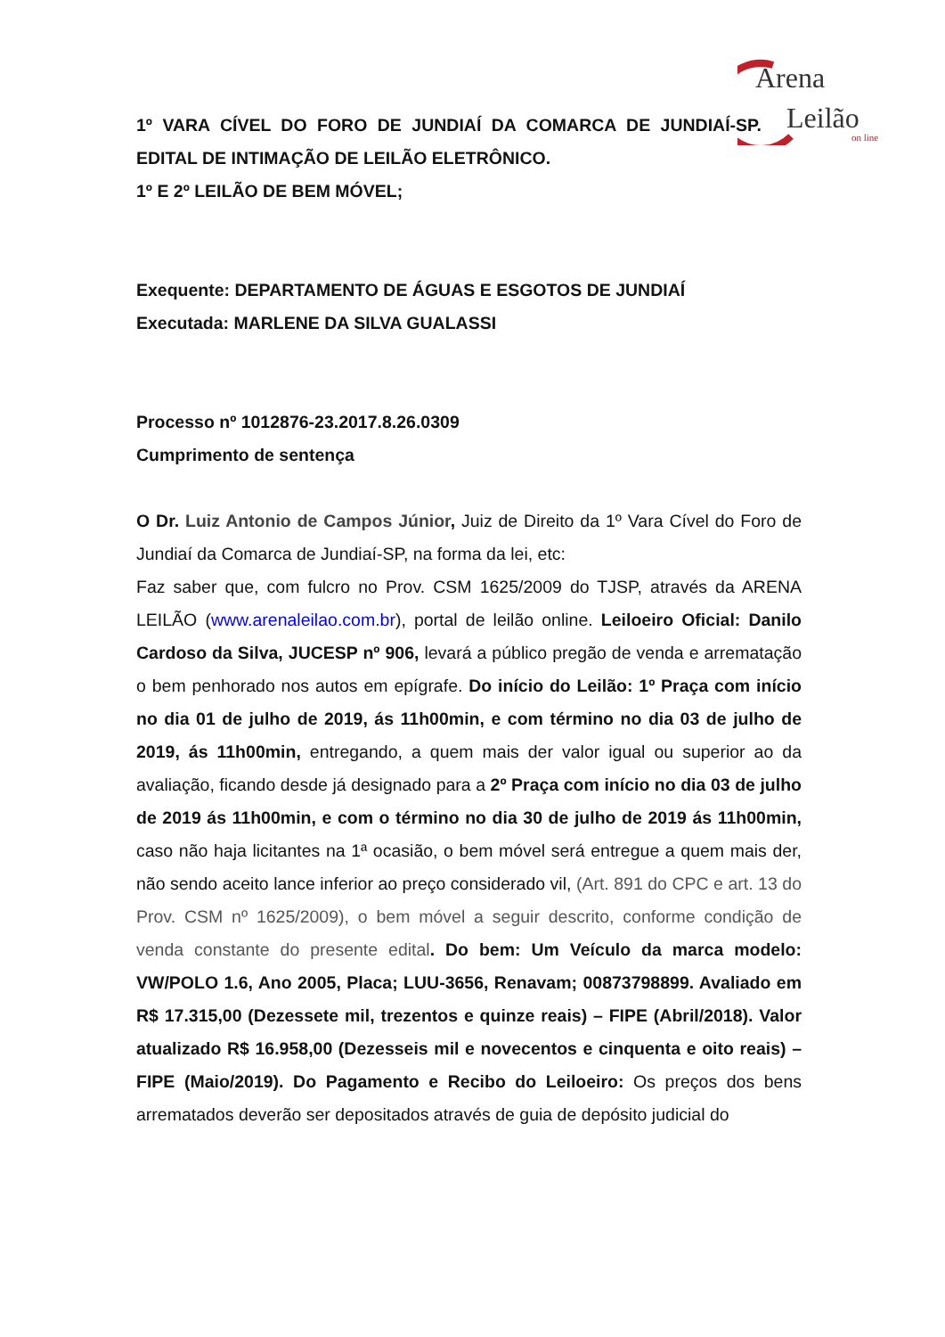Arena
Leilão
on line
1º VARA CÍVEL DO FORO DE JUNDIAÍ DA COMARCA DE JUNDIAÍ-SP.
EDITAL DE INTIMAÇÃO DE LEILÃO ELETRÔNICO.
1º E 2º LEILÃO DE BEM MÓVEL;
Exequente: DEPARTAMENTO DE ÁGUAS E ESGOTOS DE JUNDIAÍ
Executada: MARLENE DA SILVA GUALASSI
Processo nº 1012876-23.2017.8.26.0309
Cumprimento de sentença
O Dr. Luiz Antonio de Campos Júnior, Juiz de Direito da 1º Vara Cível do Foro de Jundiaí da Comarca de Jundiaí-SP, na forma da lei, etc:
Faz saber que, com fulcro no Prov. CSM 1625/2009 do TJSP, através da ARENA LEILÃO (www.arenaleilao.com.br), portal de leilão online. Leiloeiro Oficial: Danilo Cardoso da Silva, JUCESP nº 906, levará a público pregão de venda e arrematação o bem penhorado nos autos em epígrafe. Do início do Leilão: 1º Praça com início no dia 01 de julho de 2019, ás 11h00min, e com término no dia 03 de julho de 2019, ás 11h00min, entregando, a quem mais der valor igual ou superior ao da avaliação, ficando desde já designado para a 2º Praça com início no dia 03 de julho de 2019 ás 11h00min, e com o término no dia 30 de julho de 2019 ás 11h00min, caso não haja licitantes na 1ª ocasião, o bem móvel será entregue a quem mais der, não sendo aceito lance inferior ao preço considerado vil, (Art. 891 do CPC e art. 13 do Prov. CSM nº 1625/2009), o bem móvel a seguir descrito, conforme condição de venda constante do presente edital. Do bem: Um Veículo da marca modelo: VW/POLO 1.6, Ano 2005, Placa; LUU-3656, Renavam; 00873798899. Avaliado em R$ 17.315,00 (Dezessete mil, trezentos e quinze reais) – FIPE (Abril/2018). Valor atualizado R$ 16.958,00 (Dezesseis mil e novecentos e cinquenta e oito reais) – FIPE (Maio/2019). Do Pagamento e Recibo do Leiloeiro: Os preços dos bens arrematados deverão ser depositados através de guia de depósito judicial do